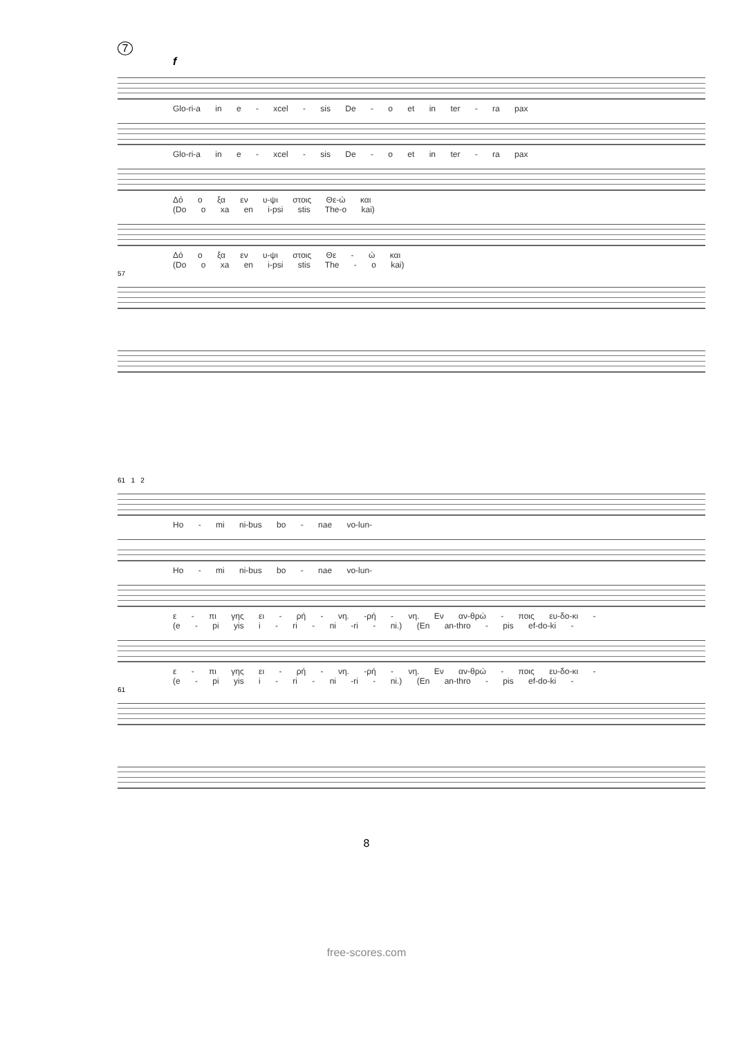7
f
Glo-ri-a in e - xcel - sis De - o et in ter - ra pax
Glo-ri-a in e - xcel - sis De - o et in ter - ra pax
Δό o ξα εν υ-ψι στοις Θε-ώ και
(Do o xa en i-psi stis The-o kai)
Δό o ξα εν υ-ψι στοις Θε - ώ και
(Do o xa en i-psi stis The - o kai)
57
61 1 2
Ho - mi ni-bus bo - nae vo-lun-
Ho - mi ni-bus bo - nae vo-lun-
ε - πι γης ει - ρή - νη. -ρή - νη. Εν αν-θρώ - ποις ευ-δο-κι -
(e - pi yis i - ri - ni -ri - ni.) (En an-thro - pis ef-do-ki -
ε - πι γης ει - ρή - νη. -ρή - νη. Εν αν-θρώ - ποις ευ-δο-κι -
(e - pi yis i - ri - ni -ri - ni.) (En an-thro - pis ef-do-ki -
61
8
free-scores.com